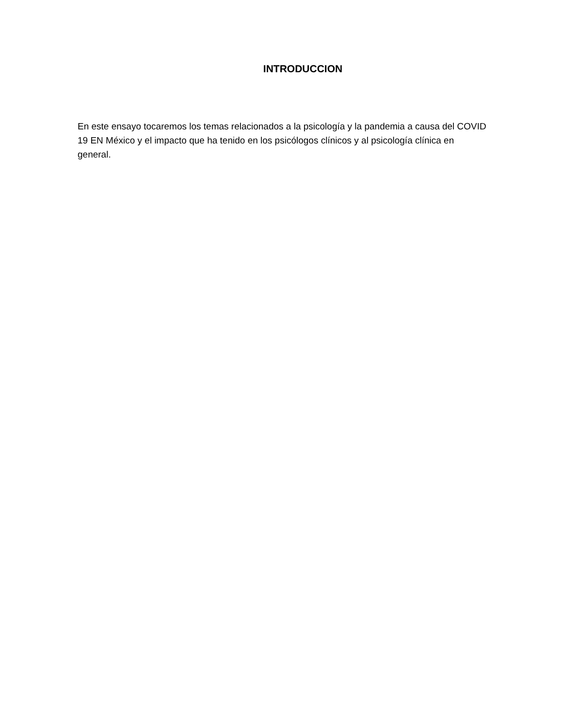INTRODUCCION
En este ensayo tocaremos los temas relacionados a la psicología y la pandemia a causa del COVID 19 EN México y el impacto que ha tenido en los psicólogos clínicos y al psicología clínica en general.